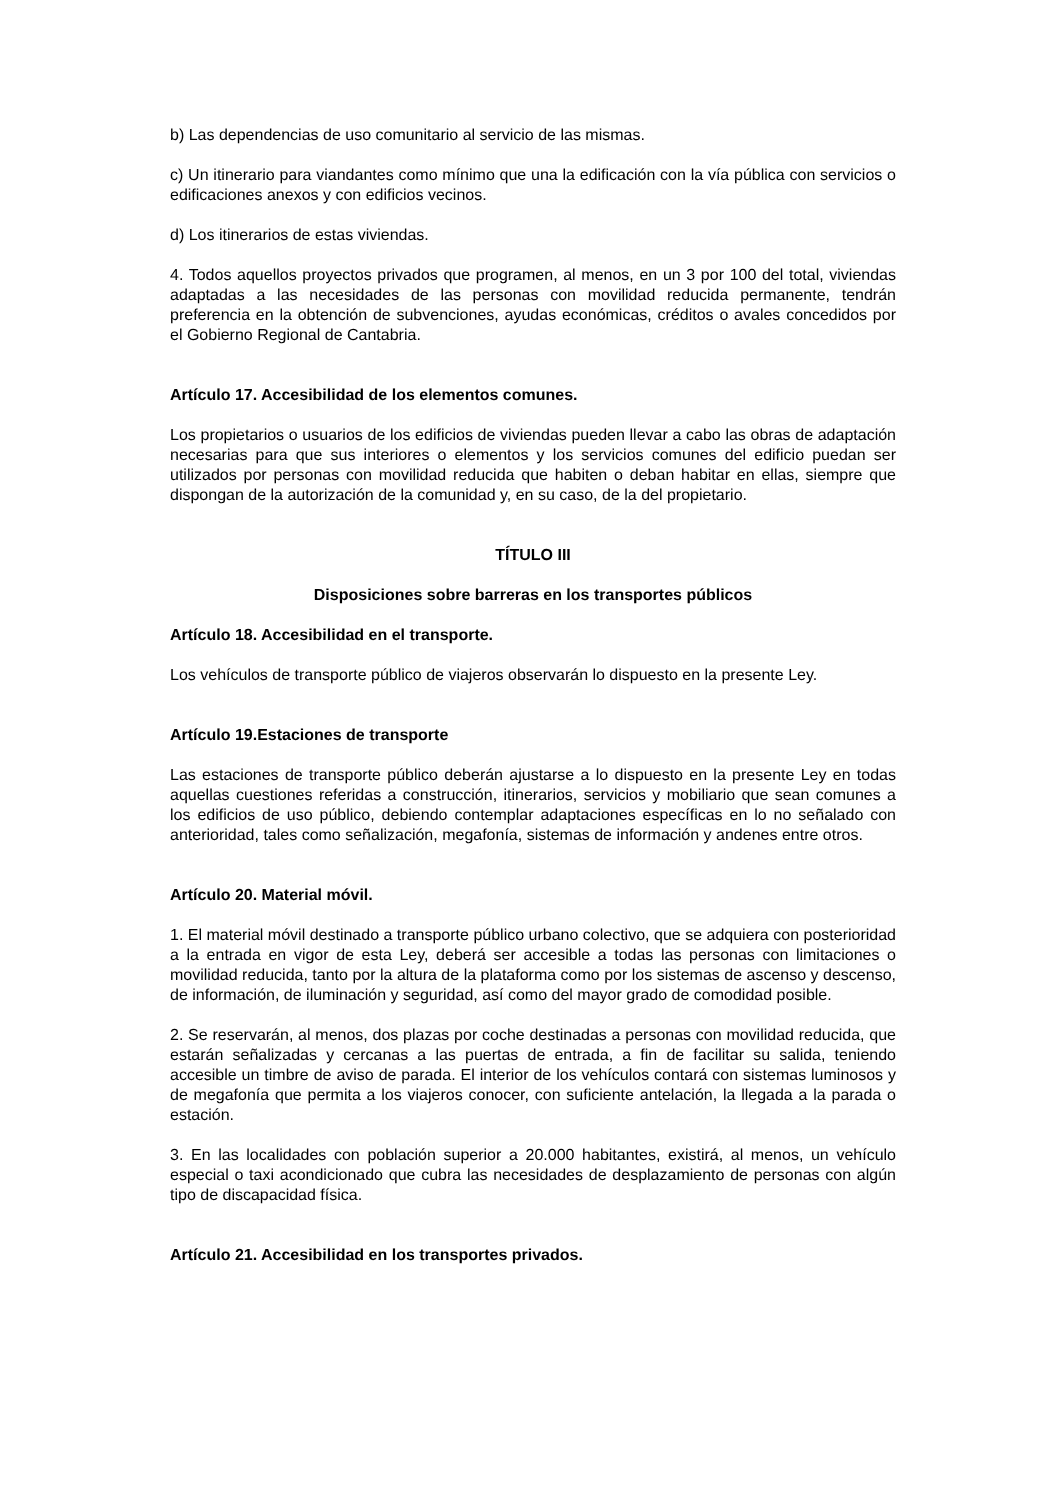b) Las dependencias de uso comunitario al servicio de las mismas.
c) Un itinerario para viandantes como mínimo que una la edificación con la vía pública con servicios o edificaciones anexos y con edificios vecinos.
d) Los itinerarios de estas viviendas.
4. Todos aquellos proyectos privados que programen, al menos, en un 3 por 100 del total, viviendas adaptadas a las necesidades de las personas con movilidad reducida permanente, tendrán preferencia en la obtención de subvenciones, ayudas económicas, créditos o avales concedidos por el Gobierno Regional de Cantabria.
Artículo 17. Accesibilidad de los elementos comunes.
Los propietarios o usuarios de los edificios de viviendas pueden llevar a cabo las obras de adaptación necesarias para que sus interiores o elementos y los servicios comunes del edificio puedan ser utilizados por personas con movilidad reducida que habiten o deban habitar en ellas, siempre que dispongan de la autorización de la comunidad y, en su caso, de la del propietario.
TÍTULO III
Disposiciones sobre barreras en los transportes públicos
Artículo 18. Accesibilidad en el transporte.
Los vehículos de transporte público de viajeros observarán lo dispuesto en la presente Ley.
Artículo 19.Estaciones de transporte
Las estaciones de transporte público deberán ajustarse a lo dispuesto en la presente Ley en todas aquellas cuestiones referidas a construcción, itinerarios, servicios y mobiliario que sean comunes a los edificios de uso público, debiendo contemplar adaptaciones específicas en lo no señalado con anterioridad, tales como señalización, megafonía, sistemas de información y andenes entre otros.
Artículo 20. Material móvil.
1. El material móvil destinado a transporte público urbano colectivo, que se adquiera con posterioridad a la entrada en vigor de esta Ley, deberá ser accesible a todas las personas con limitaciones o movilidad reducida, tanto por la altura de la plataforma como por los sistemas de ascenso y descenso, de información, de iluminación y seguridad, así como del mayor grado de comodidad posible.
2. Se reservarán, al menos, dos plazas por coche destinadas a personas con movilidad reducida, que estarán señalizadas y cercanas a las puertas de entrada, a fin de facilitar su salida, teniendo accesible un timbre de aviso de parada. El interior de los vehículos contará con sistemas luminosos y de megafonía que permita a los viajeros conocer, con suficiente antelación, la llegada a la parada o estación.
3. En las localidades con población superior a 20.000 habitantes, existirá, al menos, un vehículo especial o taxi acondicionado que cubra las necesidades de desplazamiento de personas con algún tipo de discapacidad física.
Artículo 21. Accesibilidad en los transportes privados.